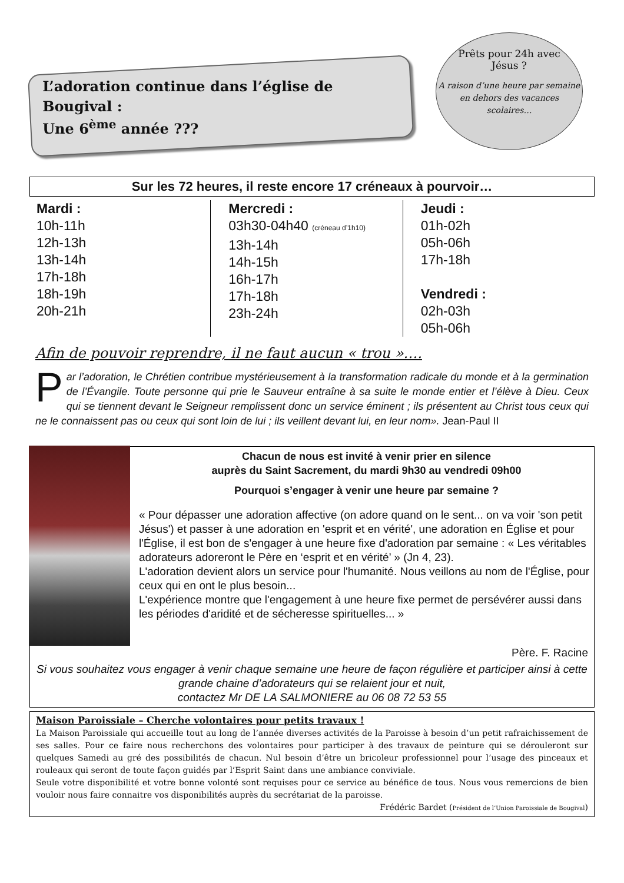L’adoration continue dans l’église de Bougival :
Une 6<sup>ème</sup> année ???
Prêts pour 24h avec
Jésus ?
A raison d’une heure par semaine en dehors des vacances scolaires…
Sur les 72 heures, il reste encore 17 créneaux à pourvoir…
Mardi :
10h-11h
12h-13h
13h-14h
17h-18h
18h-19h
20h-21h
Mercredi :
03h30-04h40 (créneau d’1h10)
13h-14h
14h-15h
16h-17h
17h-18h
23h-24h
Jeudi :
01h-02h
05h-06h
17h-18h
Vendredi :
02h-03h
05h-06h
Afin de pouvoir reprendre, il ne faut aucun « trou »….
Par l’adoration, le Chrétien contribue mystérieusement à la transformation radicale du monde et à la germination de l’Évangile. Toute personne qui prie le Sauveur entraîne à sa suite le monde entier et l’élève à Dieu. Ceux qui se tiennent devant le Seigneur remplissent donc un service éminent ; ils présentent au Christ tous ceux qui ne le connaissent pas ou ceux qui sont loin de lui ; ils veillent devant lui, en leur nom». Jean-Paul II
Chacun de nous est invité à venir prier en silence
auprès du Saint Sacrement, du mardi 9h30 au vendredi 09h00
Pourquoi s’engager à venir une heure par semaine ?
« Pour dépasser une adoration affective (on adore quand on le sent... on va voir 'son petit Jésus') et passer à une adoration en 'esprit et en vérité', une adoration en Église et pour l'Église, il est bon de s'engager à une heure fixe d'adoration par semaine : « Les véritables adorateurs adoreront le Père en ‘esprit et en vérité’ » (Jn 4, 23).
L'adoration devient alors un service pour l'humanité. Nous veillons au nom de l'Église, pour ceux qui en ont le plus besoin...
L'expérience montre que l'engagement à une heure fixe permet de persévérer aussi dans les périodes d'aridité et de sécheresse spirituelles... »
Père. F. Racine
Si vous souhaitez vous engager à venir chaque semaine une heure de façon régulière et participer ainsi à cette grande chaine d’adorateurs qui se relaient jour et nuit,
contactez Mr DE LA SALMONIERE au 06 08 72 53 55
Maison Paroissiale – Cherche volontaires pour petits travaux !
La Maison Paroissiale qui accueille tout au long de l’année diverses activités de la Paroisse à besoin d’un petit rafraichissement de ses salles. Pour ce faire nous recherchons des volontaires pour participer à des travaux de peinture qui se dérouleront sur quelques Samedi au gré des possibilités de chacun. Nul besoin d’être un bricoleur professionnel pour l’usage des pinceaux et rouleaux qui seront de toute façon guidés par l’Esprit Saint dans une ambiance conviviale.
Seule votre disponibilité et votre bonne volonté sont requises pour ce service au bénéfice de tous. Nous vous remercions de bien vouloir nous faire connaitre vos disponibilités auprès du secrétariat de la paroisse.
Frédéric Bardet (Président de l’Union Paroissiale de Bougival)